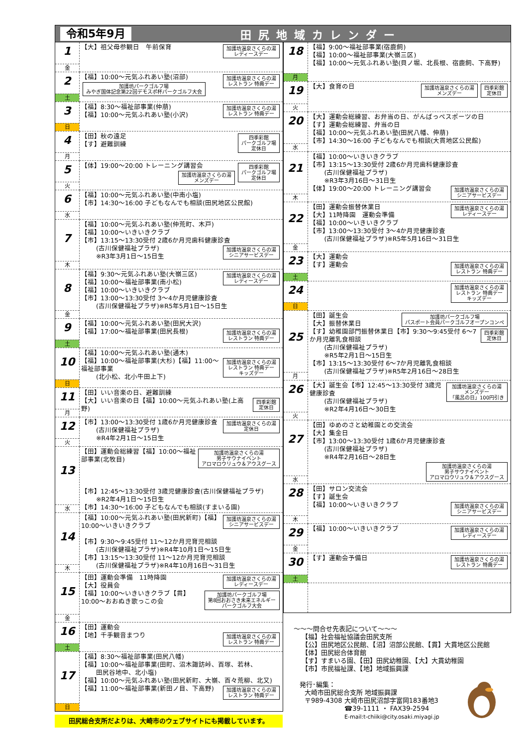令和5年9月 田尻地域カレンダー
| 1 金 | 【大】祖父母参観日 午前保育 加護坊温泉さくらの湯 レディースデー |
| 2 土 | 【福】10:00～元気ふれあい塾(沼部) 加護坊温泉さくらの湯 レストラン 特典デー 加護坊パークゴルフ場 みやぎ国体記念第22回デモスポ杯パークゴルフ大会 |
| 3 日 | 加護坊温泉さくらの湯 レストラン 特典デー 【福】8:30～福祉部事業(仲萠) 【福】10:00～元気ふれあい塾(小沢) |
| 4 月 | 四季彩館 パークゴルフ場 定休日 【田】秋の遠足 【す】避難訓練 |
| 5 火 | 四季彩館 パークゴルフ場 定休日 【体】19:00～20:00 トレーニング講習会 加護坊温泉さくらの湯 メンズデー |
| 6 水 | 【福】10:00～元気ふれあい塾(中南小塩) 【市】14:30～16:00 子どもなんでも相談(田尻地区公民館) |
| 7 木 | 【福】10:00～元気ふれあい塾(仲荒町、木戸) 【福】10:00～いきいきクラブ 【市】13:15～13:30受付 2歳6か月児歯科健康診査 加護坊温泉さくらの湯 シニアサービスデー (古川保健福祉プラザ) ※R3年3月1日～15日生 |
| 8 金 | 加護坊温泉さくらの湯 レディースデー 【福】9:30～元気ふれあい塾(大嶺三区) 【福】10:00～福祉部事業(南小松) 【福】10:00～いきいきクラブ 【市】13:00～13:30受付 3～4か月児健康診査 (古川保健福祉プラザ)※R5年5月1日～15日生 |
| 9 土 | 【福】10:00～元気ふれあい塾(田尻大沢) 【福】17:00～福祉部事業(田尻長根) 加護坊温泉さくらの湯 レストラン 特典デー |
| 10 日 | 【福】10:00～元気ふれあい塾(通木) 【福】10:00～福祉部事業(大杉) 加護坊温泉さくらの湯 レストラン 特典デー キッズデー 【福】11:00～福祉部事業 (北小松、北小牛田上下) |
| 11 月 | 【田】いい音楽の日、避難訓練 【大】いい音楽の日 四季彩館 定休日 【福】10:00～元気ふれあい塾(上高野) |
| 12 火 | 【市】13:00～13:30受付 1歳6か月児健康診査 加護坊温泉さくらの湯 定休日 (古川保健福祉プラザ) ※R4年2月1日～15日生 |
| 13 水 | 【田】運動会総練習 加護坊温泉さくらの湯 男子サウナイベント アロマロウリュウ＆アウスグース 【福】10:00～福祉部事業(北牧目) 【市】12:45～13:30受付 3歳児健康診査(古川保健福祉プラザ) ※R2年4月1日～15日生 【市】14:30～16:00 子どもなんでも相談(すまいる園) |
| 14 木 | 【福】10:00～元気ふれあい塾(田尻新町) 加護坊温泉さくらの湯 シニアサービスデー 【福】10:00～いきいきクラブ 【市】9:30～9:45受付 11～12か月児育児相談 (古川保健福祉プラザ)※R4年10月1日～15日生 【市】13:15～13:30受付 11～12か月児育児相談 (古川保健福祉プラザ)※R4年10月16日～31日生 |
| 15 金 | 加護坊温泉さくらの湯 レディースデー 【田】運動会準備 11時降園 【大】役員会 【福】10:00～いきいきクラブ 加護坊パークゴルフ場 第8回おおさき未来エネルギー パークゴルフ大会 【貫】10:00～おおぬき歌っこの会 |
| 16 土 | 【田】運動会 【地】千手観音まつり 加護坊温泉さくらの湯 レストラン 特典デー |
| 17 日 | 【福】8:30～福祉部事業(田尻八幡) 【福】10:00～福祉部事業(田町、沼木諏訪峠、百塚、若林、 田尻谷地中、北小塩) 【福】10:00～元気ふれあい塾(田尻新町、大嶺、百々荒柳、北又) 【福】11:00～福祉部事業(新田ノ目、下高野) 加護坊温泉さくらの湯 レストラン 特典デー |
| 18 月 | 【福】9:00～福祉部事業(宿鹿飼) 【福】10:00～福祉部事業(大嶺三区) 【福】10:00～元気ふれあい塾(貝ノ堀、北長根、宿鹿飼、下高野) |
| 19 火 | 【大】食育の日 四季彩館 定休日 加護坊温泉さくらの湯 メンズデー |
| 20 水 | 【大】運動会総練習、お弁当の日、がんばっぺスポーツの日 【す】運動会総練習、弁当の日 【福】10:00～元気ふれあい塾(田尻八幡、伸萠) 【市】14:30～16:00 子どもなんでも相談(大貫地区公民館) |
| 21 木 | 【福】10:00～いきいきクラブ 【市】13:15～13:30受付 2歳6か月児歯科健康診査 (古川保健福祉プラザ) ※R3年3月16日～31日生 加護坊温泉さくらの湯 シニアサービスデー 【体】19:00～20:00 トレーニング講習会 |
| 22 金 | 加護坊温泉さくらの湯 レディースデー 【田】運動会振替休業日 【大】11時降園 運動会準備 【福】10:00～いきいきクラブ 【市】13:00～13:30受付 3～4か月児健康診査 (古川保健福祉プラザ)※R5年5月16日～31日生 |
| 23 土 | 【大】運動会 【す】運動会 加護坊温泉さくらの湯 レストラン 特典デー |
| 24 日 | 加護坊温泉さくらの湯 レストラン 特典デー キッズデー |
| 25 月 | 加護坊パークゴルフ場 パスポート会員パークゴルフオープンコンペ 【田】誕生会 【大】振替休業日 【す】幼稚園部門振替休業日 四季彩館 定休日 【市】9:30～9:45受付 6～7か月児離乳食相談 (古川保健福祉プラザ) ※R5年2月1日～15日生 【市】13:15～13:30受付 6～7か月児離乳食相談 (古川保健福祉プラザ)※R5年2月16日～28日生 |
| 26 火 | 【大】誕生会 加護坊温泉さくらの湯 メンズデー 「風呂の日」100円引き 【市】12:45～13:30受付 3歳児健康診査 (古川保健福祉プラザ) ※R2年4月16日～30日生 |
| 27 水 | 【田】ゆめのさと幼稚園との交流会 【大】集金日 【市】13:00～13:30受付 1歳6か月児健康診査 (古川保健福祉プラザ) ※R4年2月16日～28日生 加護坊温泉さくらの湯 男子サウナイベント アロマロウリュウ＆アウスグース |
| 28 木 | 【田】サロン交流会 【す】誕生会 【福】10:00～いきいきクラブ 加護坊温泉さくらの湯 シニアサービスデー |
| 29 金 | 【福】10:00～いきいきクラブ 加護坊温泉さくらの湯 レディースデー |
| 30 土 | 【す】運動会予備日 加護坊温泉さくらの湯 レストラン 特典デー |
～～～問合せ先表記について～～～
【福】社会福祉協議会田尻支所
【公】田尻地区公民館、【沼】沼部公民館、【貫】大貫地区公民館
【体】田尻総合体育館
【す】すまいる園、【田】田尻幼稚園、【大】大貫幼稚園
【市】市民福祉課、【地】地域振興課
発行･編集：
大崎市田尻総合支所 地域振興課
〒989-4308 大崎市田尻沼部字富岡183番地3
☎39-1111 ・ FAX39-2594
E-mail:t-chiiki@city.osaki.miyagi.jp
田尻総合支所だよりは、大崎市のウェブサイトにも掲載しています。